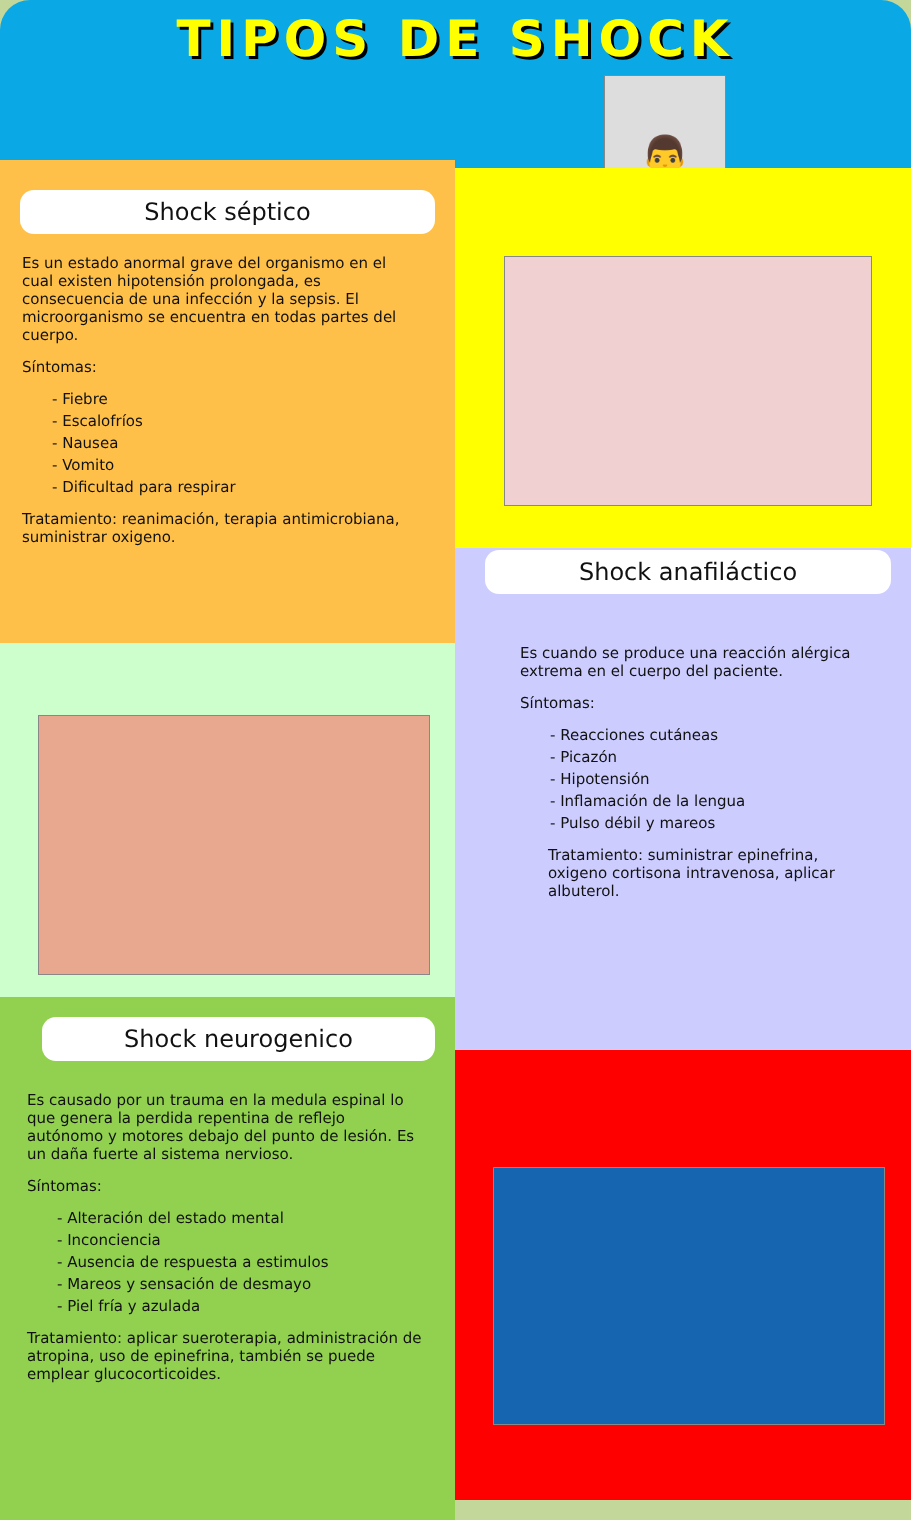TIPOS DE SHOCK
👨
Shock séptico
Es un estado anormal grave del organismo en el cual existen hipotensión prolongada, es consecuencia de una infección y la sepsis. El microorganismo se encuentra en todas partes del cuerpo.
Síntomas:
- Fiebre
- Escalofríos
- Nausea
- Vomito
- Dificultad para respirar
Tratamiento: reanimación, terapia antimicrobiana, suministrar oxigeno.
Shock anafiláctico
Es cuando se produce una reacción alérgica extrema en el cuerpo del paciente.
Síntomas:
- Reacciones cutáneas
- Picazón
- Hipotensión
- Inflamación de la lengua
- Pulso débil y mareos
Tratamiento: suministrar epinefrina, oxigeno cortisona intravenosa, aplicar albuterol.
Shock neurogenico
Es causado por un trauma en la medula espinal lo que genera la perdida repentina de reflejo autónomo y motores debajo del punto de lesión. Es un daña fuerte al sistema nervioso.
Síntomas:
- Alteración del estado mental
- Inconciencia
- Ausencia de respuesta a estimulos
- Mareos y sensación de desmayo
- Piel fría y azulada
Tratamiento: aplicar sueroterapia, administración de atropina, uso de epinefrina, también se puede emplear glucocorticoides.